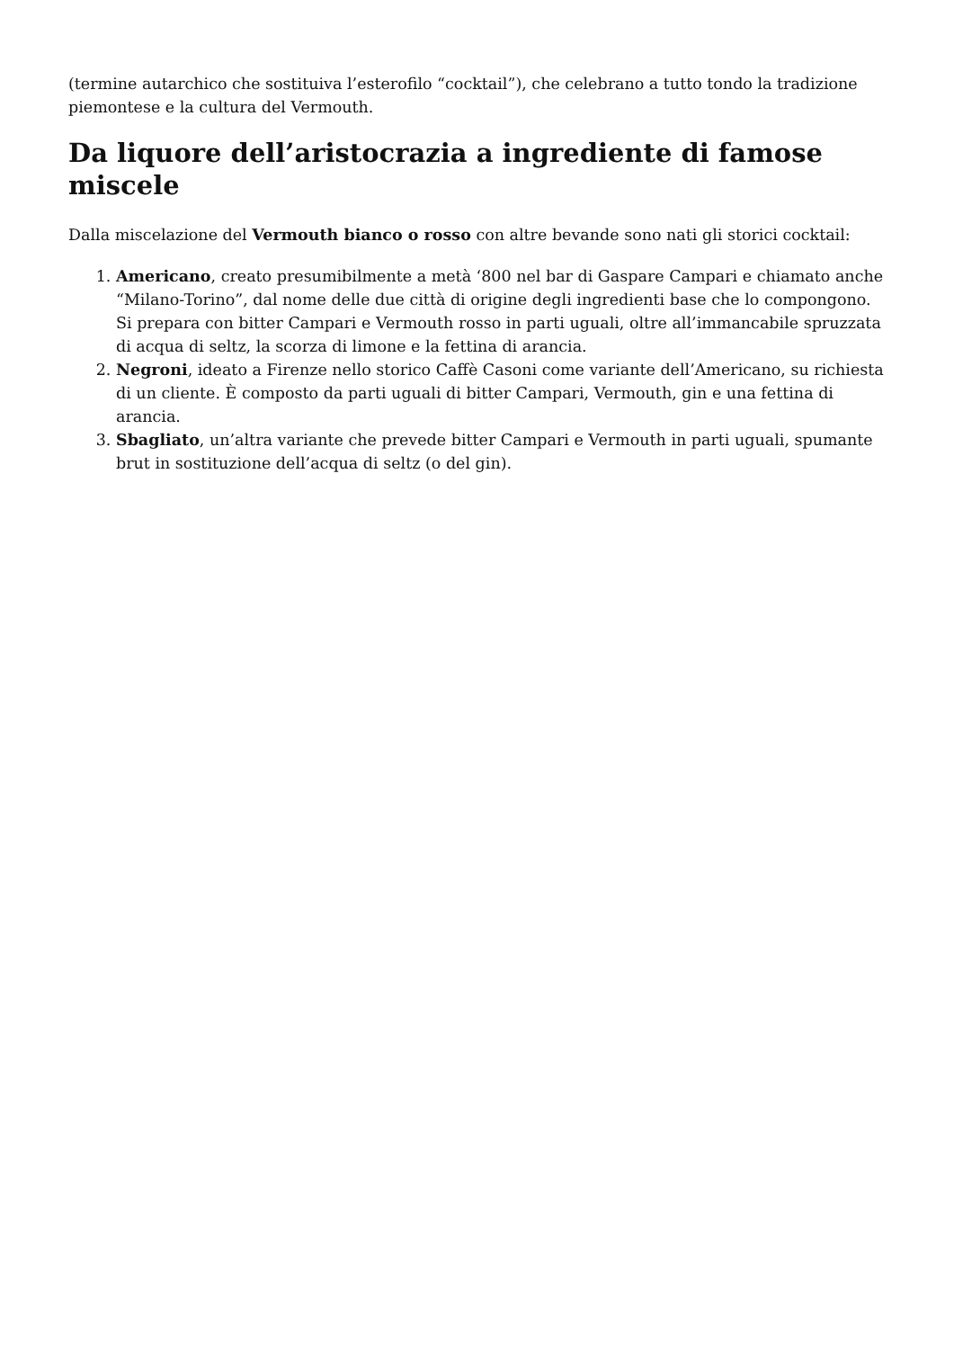(termine autarchico che sostituiva l’esterofilo “cocktail”), che celebrano a tutto tondo la tradizione piemontese e la cultura del Vermouth.
Da liquore dell’aristocrazia a ingrediente di famose miscele
Dalla miscelazione del Vermouth bianco o rosso con altre bevande sono nati gli storici cocktail:
1. Americano, creato presumibilmente a metà ‘800 nel bar di Gaspare Campari e chiamato anche “Milano-Torino”, dal nome delle due città di origine degli ingredienti base che lo compongono. Si prepara con bitter Campari e Vermouth rosso in parti uguali, oltre all’immancabile spruzzata di acqua di seltz, la scorza di limone e la fettina di arancia.
2. Negroni, ideato a Firenze nello storico Caffè Casoni come variante dell’Americano, su richiesta di un cliente. È composto da parti uguali di bitter Campari, Vermouth, gin e una fettina di arancia.
3. Sbagliato, un’altra variante che prevede bitter Campari e Vermouth in parti uguali, spumante brut in sostituzione dell’acqua di seltz (o del gin).